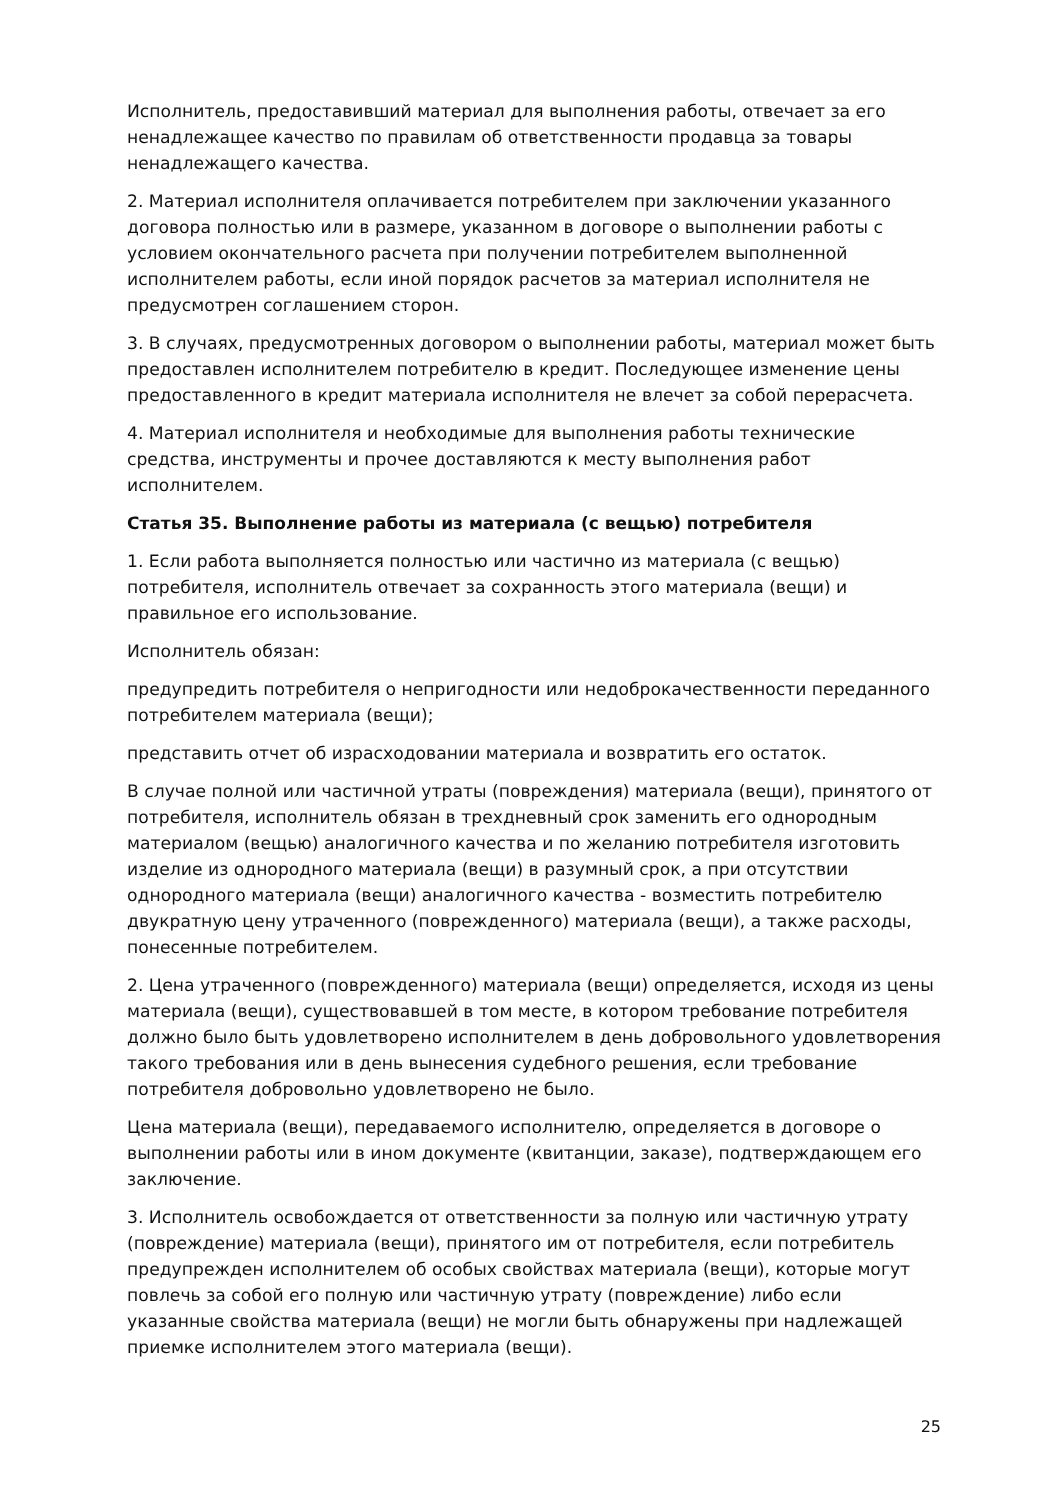Исполнитель, предоставивший материал для выполнения работы, отвечает за его ненадлежащее качество по правилам об ответственности продавца за товары ненадлежащего качества.
2. Материал исполнителя оплачивается потребителем при заключении указанного договора полностью или в размере, указанном в договоре о выполнении работы с условием окончательного расчета при получении потребителем выполненной исполнителем работы, если иной порядок расчетов за материал исполнителя не предусмотрен соглашением сторон.
3. В случаях, предусмотренных договором о выполнении работы, материал может быть предоставлен исполнителем потребителю в кредит. Последующее изменение цены предоставленного в кредит материала исполнителя не влечет за собой перерасчета.
4. Материал исполнителя и необходимые для выполнения работы технические средства, инструменты и прочее доставляются к месту выполнения работ исполнителем.
Статья 35. Выполнение работы из материала (с вещью) потребителя
1. Если работа выполняется полностью или частично из материала (с вещью) потребителя, исполнитель отвечает за сохранность этого материала (вещи) и правильное его использование.
Исполнитель обязан:
предупредить потребителя о непригодности или недоброкачественности переданного потребителем материала (вещи);
представить отчет об израсходовании материала и возвратить его остаток.
В случае полной или частичной утраты (повреждения) материала (вещи), принятого от потребителя, исполнитель обязан в трехдневный срок заменить его однородным материалом (вещью) аналогичного качества и по желанию потребителя изготовить изделие из однородного материала (вещи) в разумный срок, а при отсутствии однородного материала (вещи) аналогичного качества - возместить потребителю двукратную цену утраченного (поврежденного) материала (вещи), а также расходы, понесенные потребителем.
2. Цена утраченного (поврежденного) материала (вещи) определяется, исходя из цены материала (вещи), существовавшей в том месте, в котором требование потребителя должно было быть удовлетворено исполнителем в день добровольного удовлетворения такого требования или в день вынесения судебного решения, если требование потребителя добровольно удовлетворено не было.
Цена материала (вещи), передаваемого исполнителю, определяется в договоре о выполнении работы или в ином документе (квитанции, заказе), подтверждающем его заключение.
3. Исполнитель освобождается от ответственности за полную или частичную утрату (повреждение) материала (вещи), принятого им от потребителя, если потребитель предупрежден исполнителем об особых свойствах материала (вещи), которые могут повлечь за собой его полную или частичную утрату (повреждение) либо если указанные свойства материала (вещи) не могли быть обнаружены при надлежащей приемке исполнителем этого материала (вещи).
25